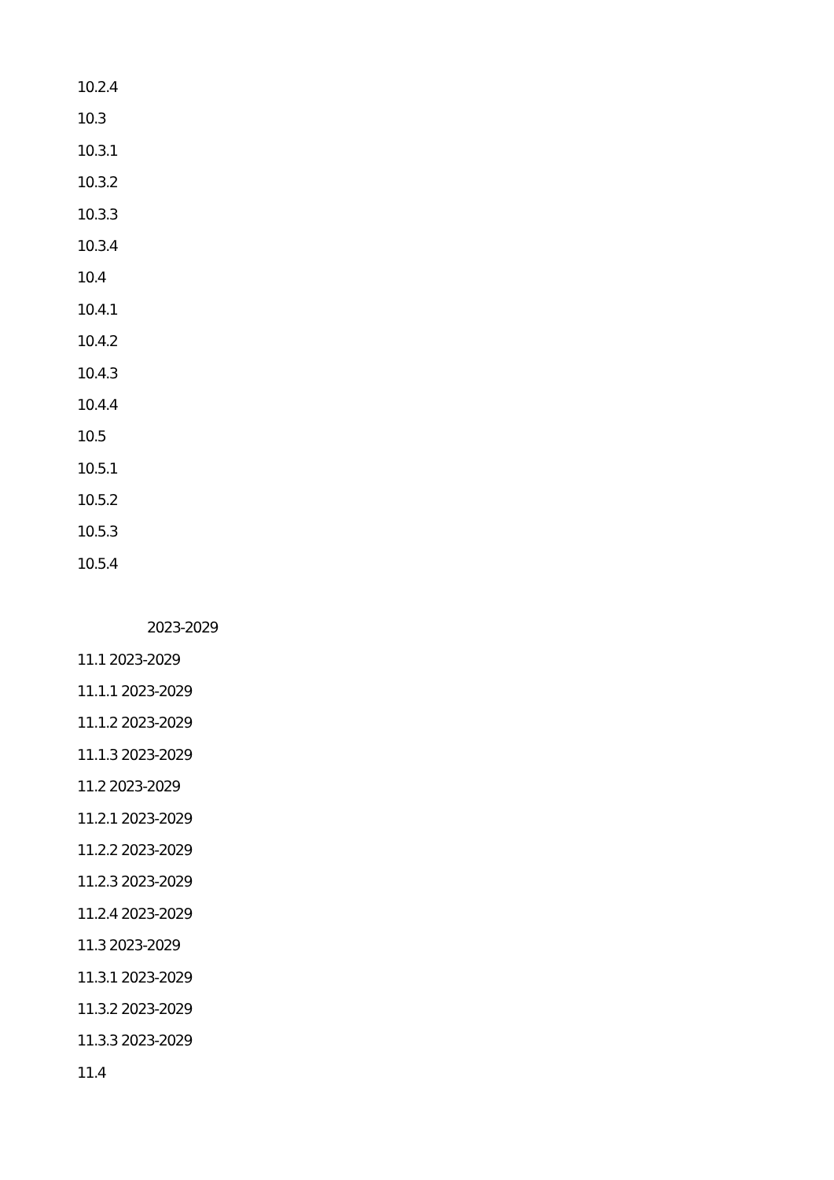10.2.4
10.3
10.3.1
10.3.2
10.3.3
10.3.4
10.4
10.4.1
10.4.2
10.4.3
10.4.4
10.5
10.5.1
10.5.2
10.5.3
10.5.4
2023-2029
11.1 2023-2029
11.1.1 2023-2029
11.1.2 2023-2029
11.1.3 2023-2029
11.2 2023-2029
11.2.1 2023-2029
11.2.2 2023-2029
11.2.3 2023-2029
11.2.4 2023-2029
11.3 2023-2029
11.3.1 2023-2029
11.3.2 2023-2029
11.3.3 2023-2029
11.4